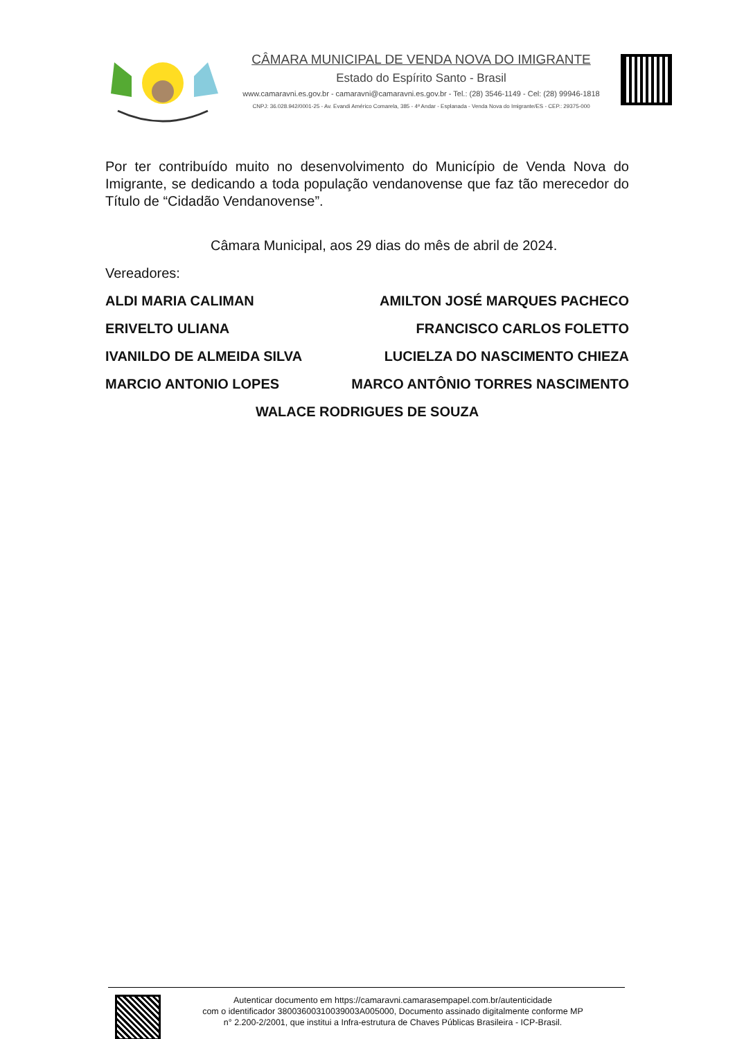CÂMARA MUNICIPAL DE VENDA NOVA DO IMIGRANTE
Estado do Espírito Santo - Brasil
www.camaravni.es.gov.br - camaravni@camaravni.es.gov.br - Tel.: (28) 3546-1149 - Cel: (28) 99946-1818
CNPJ: 36.028.942/0001-25 - Av. Evandi Américo Comarela, 385 - 4ª Andar - Esplanada - Venda Nova do Imigrante/ES - CEP.: 29375-000
Por ter contribuído muito no desenvolvimento do Município de Venda Nova do Imigrante, se dedicando a toda população vendanovense que faz tão merecedor do Título de “Cidadão Vendanovense”.
Câmara Municipal, aos 29 dias do mês de abril de 2024.
Vereadores:
ALDI MARIA CALIMAN AMILTON JOSÉ MARQUES PACHECO
ERIVELTO ULIANA FRANCISCO CARLOS FOLETTO
IVANILDO DE ALMEIDA SILVA LUCIELZA DO NASCIMENTO CHIEZA
MARCIO ANTONIO LOPES MARCO ANTÔNIO TORRES NASCIMENTO
WALACE RODRIGUES DE SOUZA
Autenticar documento em https://camaravni.camarasempapel.com.br/autenticidade
com o identificador 38003600310039003A005000, Documento assinado digitalmente conforme MP
n° 2.200-2/2001, que institui a Infra-estrutura de Chaves Públicas Brasileira - ICP-Brasil.